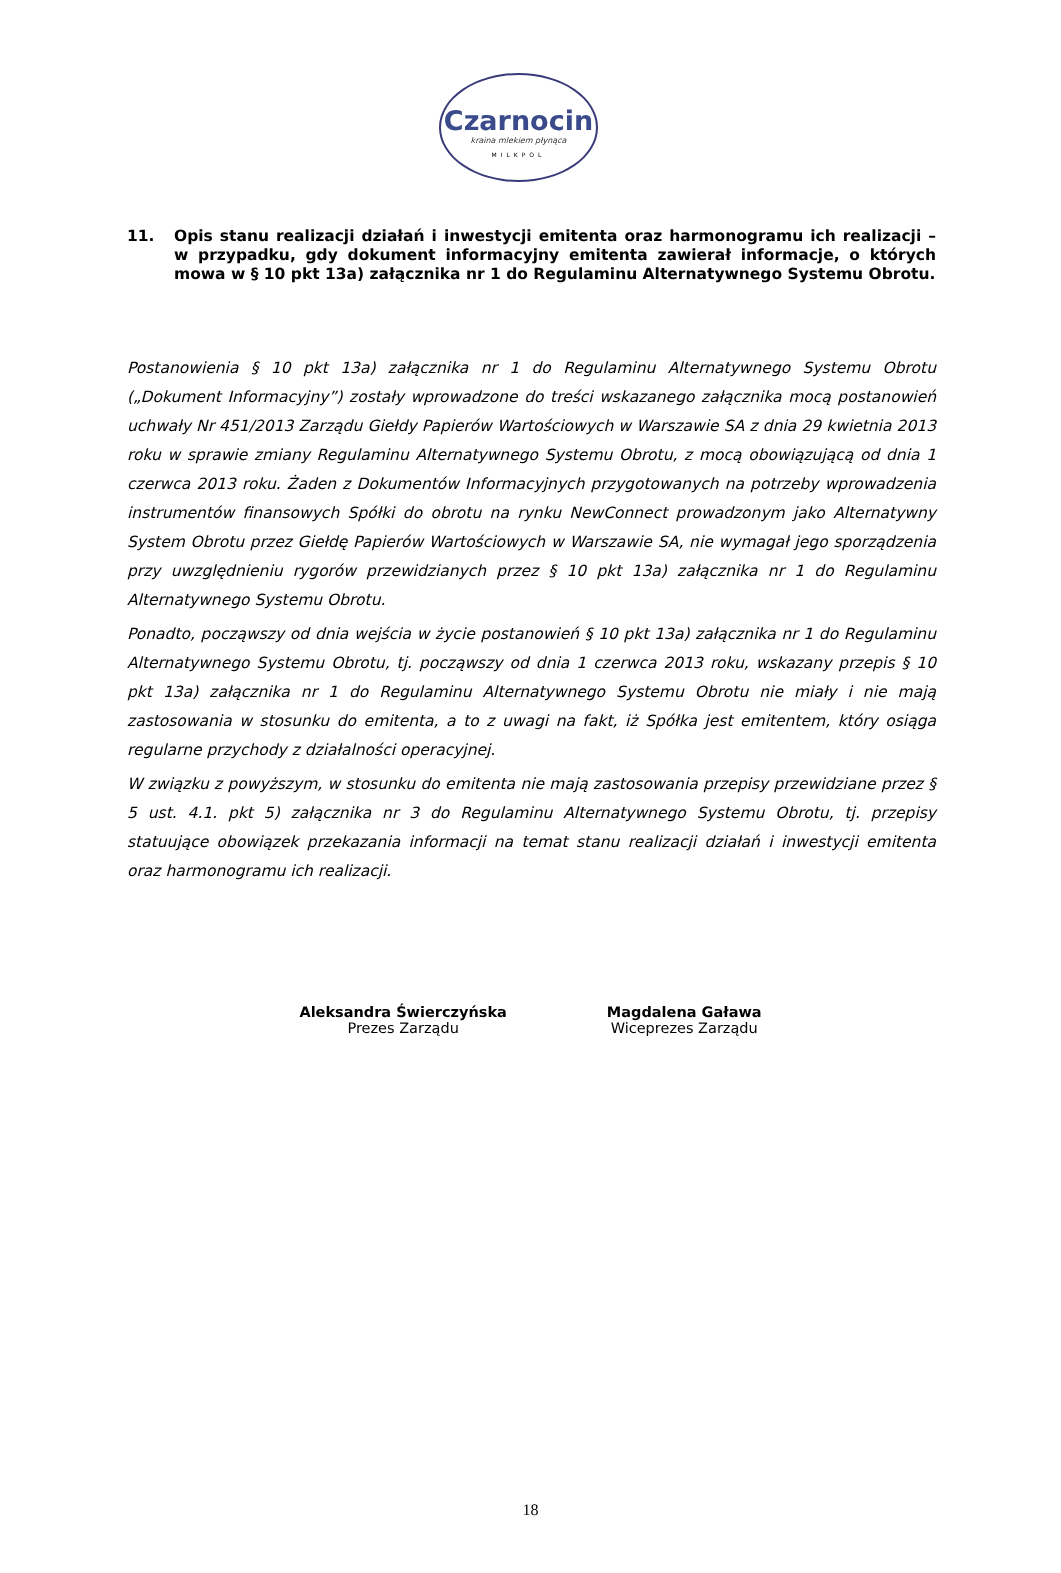Czarnocin
kraina mlekiem płynąca
MILKPOL
11. Opis stanu realizacji działań i inwestycji emitenta oraz harmonogramu ich realizacji – w przypadku, gdy dokument informacyjny emitenta zawierał informacje, o których mowa w § 10 pkt 13a) załącznika nr 1 do Regulaminu Alternatywnego Systemu Obrotu.
Postanowienia § 10 pkt 13a) załącznika nr 1 do Regulaminu Alternatywnego Systemu Obrotu („Dokument Informacyjny”) zostały wprowadzone do treści wskazanego załącznika mocą postanowień uchwały Nr 451/2013 Zarządu Giełdy Papierów Wartościowych w Warszawie SA z dnia 29 kwietnia 2013 roku w sprawie zmiany Regulaminu Alternatywnego Systemu Obrotu, z mocą obowiązującą od dnia 1 czerwca 2013 roku. Żaden z Dokumentów Informacyjnych przygotowanych na potrzeby wprowadzenia instrumentów finansowych Spółki do obrotu na rynku NewConnect prowadzonym jako Alternatywny System Obrotu przez Giełdę Papierów Wartościowych w Warszawie SA, nie wymagał jego sporządzenia przy uwzględnieniu rygorów przewidzianych przez § 10 pkt 13a) załącznika nr 1 do Regulaminu Alternatywnego Systemu Obrotu.
Ponadto, począwszy od dnia wejścia w życie postanowień § 10 pkt 13a) załącznika nr 1 do Regulaminu Alternatywnego Systemu Obrotu, tj. począwszy od dnia 1 czerwca 2013 roku, wskazany przepis § 10 pkt 13a) załącznika nr 1 do Regulaminu Alternatywnego Systemu Obrotu nie miały i nie mają zastosowania w stosunku do emitenta, a to z uwagi na fakt, iż Spółka jest emitentem, który osiąga regularne przychody z działalności operacyjnej.
W związku z powyższym, w stosunku do emitenta nie mają zastosowania przepisy przewidziane przez § 5 ust. 4.1. pkt 5) załącznika nr 3 do Regulaminu Alternatywnego Systemu Obrotu, tj. przepisy statuujące obowiązek przekazania informacji na temat stanu realizacji działań i inwestycji emitenta oraz harmonogramu ich realizacji.
Aleksandra Świerczyńska
Prezes Zarządu
Magdalena Gaława
Wiceprezes Zarządu
18